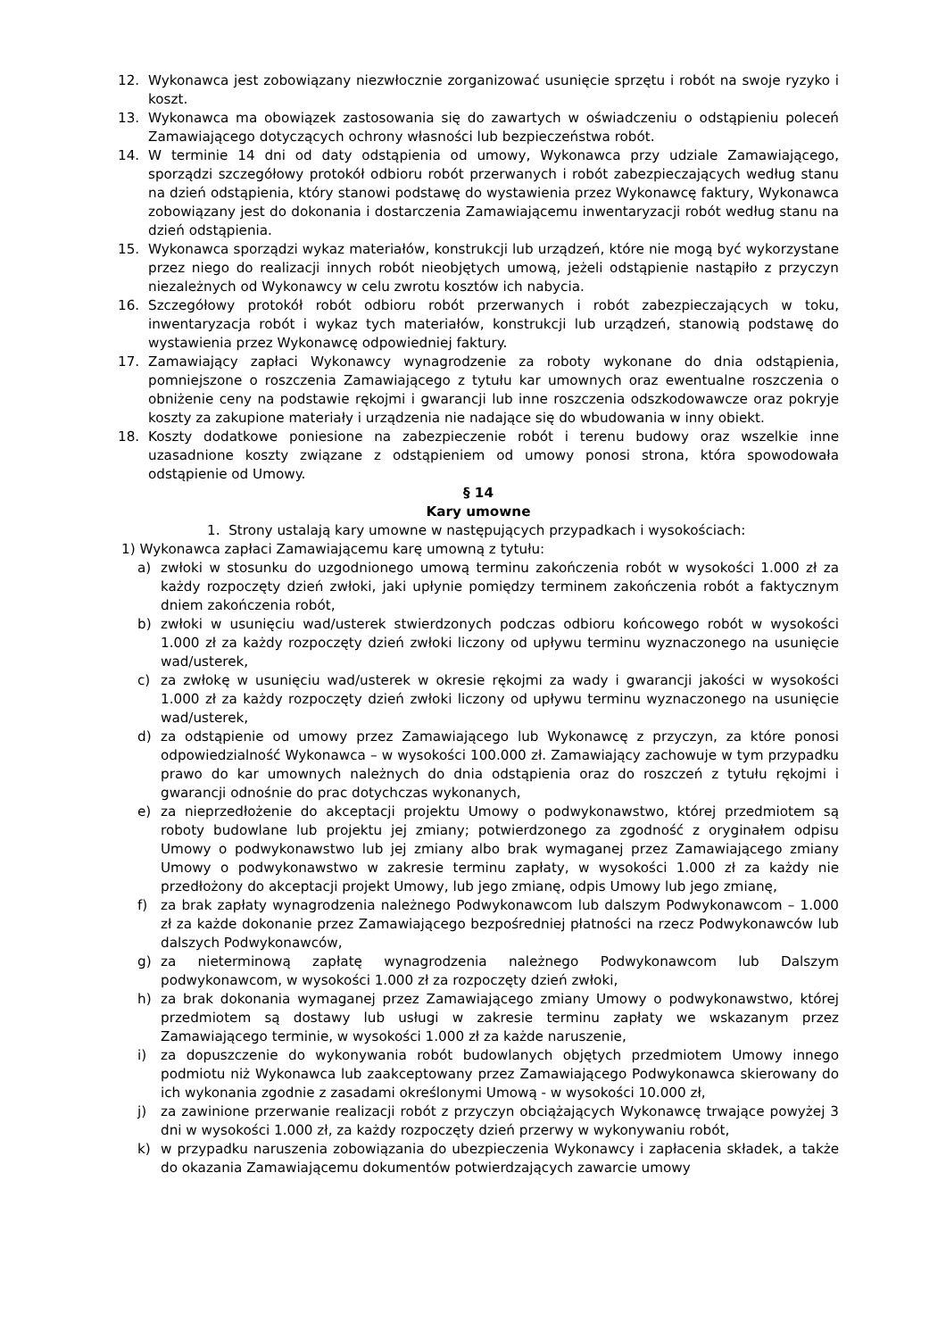12. Wykonawca jest zobowiązany niezwłocznie zorganizować usunięcie sprzętu i robót na swoje ryzyko i koszt.
13. Wykonawca ma obowiązek zastosowania się do zawartych w oświadczeniu o odstąpieniu poleceń Zamawiającego dotyczących ochrony własności lub bezpieczeństwa robót.
14. W terminie 14 dni od daty odstąpienia od umowy, Wykonawca przy udziale Zamawiającego, sporządzi szczegółowy protokół odbioru robót przerwanych i robót zabezpieczających według stanu na dzień odstąpienia, który stanowi podstawę do wystawienia przez Wykonawcę faktury, Wykonawca zobowiązany jest do dokonania i dostarczenia Zamawiającemu inwentaryzacji robót według stanu na dzień odstąpienia.
15. Wykonawca sporządzi wykaz materiałów, konstrukcji lub urządzeń, które nie mogą być wykorzystane przez niego do realizacji innych robót nieobjętych umową, jeżeli odstąpienie nastąpiło z przyczyn niezależnych od Wykonawcy w celu zwrotu kosztów ich nabycia.
16. Szczegółowy protokół robót odbioru robót przerwanych i robót zabezpieczających w toku, inwentaryzacja robót i wykaz tych materiałów, konstrukcji lub urządzeń, stanowią podstawę do wystawienia przez Wykonawcę odpowiedniej faktury.
17. Zamawiający zapłaci Wykonawcy wynagrodzenie za roboty wykonane do dnia odstąpienia, pomniejszone o roszczenia Zamawiającego z tytułu kar umownych oraz ewentualne roszczenia o obniżenie ceny na podstawie rękojmi i gwarancji lub inne roszczenia odszkodowawcze oraz pokryje koszty za zakupione materiały i urządzenia nie nadające się do wbudowania w inny obiekt.
18. Koszty dodatkowe poniesione na zabezpieczenie robót i terenu budowy oraz wszelkie inne uzasadnione koszty związane z odstąpieniem od umowy ponosi strona, która spowodowała odstąpienie od Umowy.
§ 14
Kary umowne
1. Strony ustalają kary umowne w następujących przypadkach i wysokościach:
1) Wykonawca zapłaci Zamawiającemu karę umowną z tytułu:
a) zwłoki w stosunku do uzgodnionego umową terminu zakończenia robót w wysokości 1.000 zł za każdy rozpoczęty dzień zwłoki, jaki upłynie pomiędzy terminem zakończenia robót a faktycznym dniem zakończenia robót,
b) zwłoki w usunięciu wad/usterek stwierdzonych podczas odbioru końcowego robót w wysokości 1.000 zł za każdy rozpoczęty dzień zwłoki liczony od upływu terminu wyznaczonego na usunięcie wad/usterek,
c) za zwłokę w usunięciu wad/usterek w okresie rękojmi za wady i gwarancji jakości w wysokości 1.000 zł za każdy rozpoczęty dzień zwłoki liczony od upływu terminu wyznaczonego na usunięcie wad/usterek,
d) za odstąpienie od umowy przez Zamawiającego lub Wykonawcę z przyczyn, za które ponosi odpowiedzialność Wykonawca – w wysokości 100.000 zł. Zamawiający zachowuje w tym przypadku prawo do kar umownych należnych do dnia odstąpienia oraz do roszczeń z tytułu rękojmi i gwarancji odnośnie do prac dotychczas wykonanych,
e) za nieprzedłożenie do akceptacji projektu Umowy o podwykonawstwo, której przedmiotem są roboty budowlane lub projektu jej zmiany; potwierdzonego za zgodność z oryginałem odpisu Umowy o podwykonawstwo lub jej zmiany albo brak wymaganej przez Zamawiającego zmiany Umowy o podwykonawstwo w zakresie terminu zapłaty, w wysokości 1.000 zł za każdy nie przedłożony do akceptacji projekt Umowy, lub jego zmianę, odpis Umowy lub jego zmianę,
f) za brak zapłaty wynagrodzenia należnego Podwykonawcom lub dalszym Podwykonawcom – 1.000 zł za każde dokonanie przez Zamawiającego bezpośredniej płatności na rzecz Podwykonawców lub dalszych Podwykonawców,
g) za nieterminową zapłatę wynagrodzenia należnego Podwykonawcom lub Dalszym podwykonawcom, w wysokości 1.000 zł za rozpoczęty dzień zwłoki,
h) za brak dokonania wymaganej przez Zamawiającego zmiany Umowy o podwykonawstwo, której przedmiotem są dostawy lub usługi w zakresie terminu zapłaty we wskazanym przez Zamawiającego terminie, w wysokości 1.000 zł za każde naruszenie,
i) za dopuszczenie do wykonywania robót budowlanych objętych przedmiotem Umowy innego podmiotu niż Wykonawca lub zaakceptowany przez Zamawiającego Podwykonawca skierowany do ich wykonania zgodnie z zasadami określonymi Umową - w wysokości 10.000 zł,
j) za zawinione przerwanie realizacji robót z przyczyn obciążających Wykonawcę trwające powyżej 3 dni w wysokości 1.000 zł, za każdy rozpoczęty dzień przerwy w wykonywaniu robót,
k) w przypadku naruszenia zobowiązania do ubezpieczenia Wykonawcy i zapłacenia składek, a także do okazania Zamawiającemu dokumentów potwierdzających zawarcie umowy